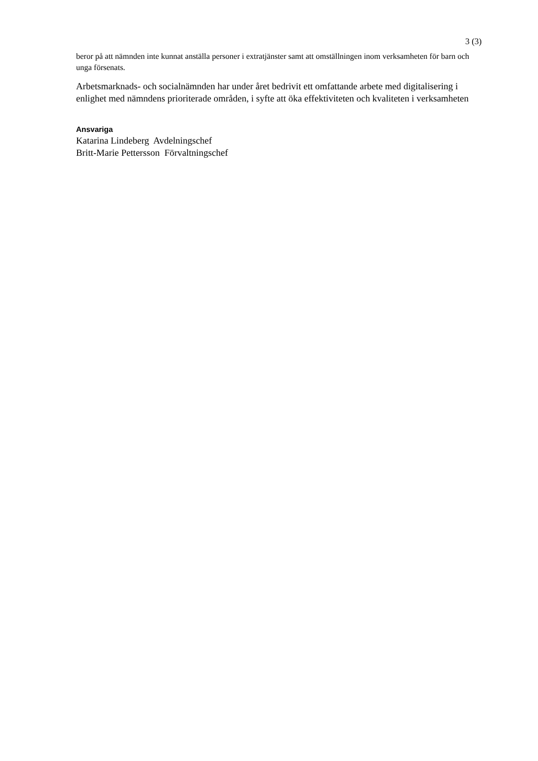3 (3)
beror på att nämnden inte kunnat anställa personer i extratjänster samt att omställningen inom verksamheten för barn och unga försenats.
Arbetsmarknads- och socialnämnden har under året bedrivit ett omfattande arbete med digitalisering i enlighet med nämndens prioriterade områden, i syfte att öka effektiviteten och kvaliteten i verksamheten
Ansvariga
Katarina Lindeberg Avdelningschef
Britt-Marie Pettersson Förvaltningschef